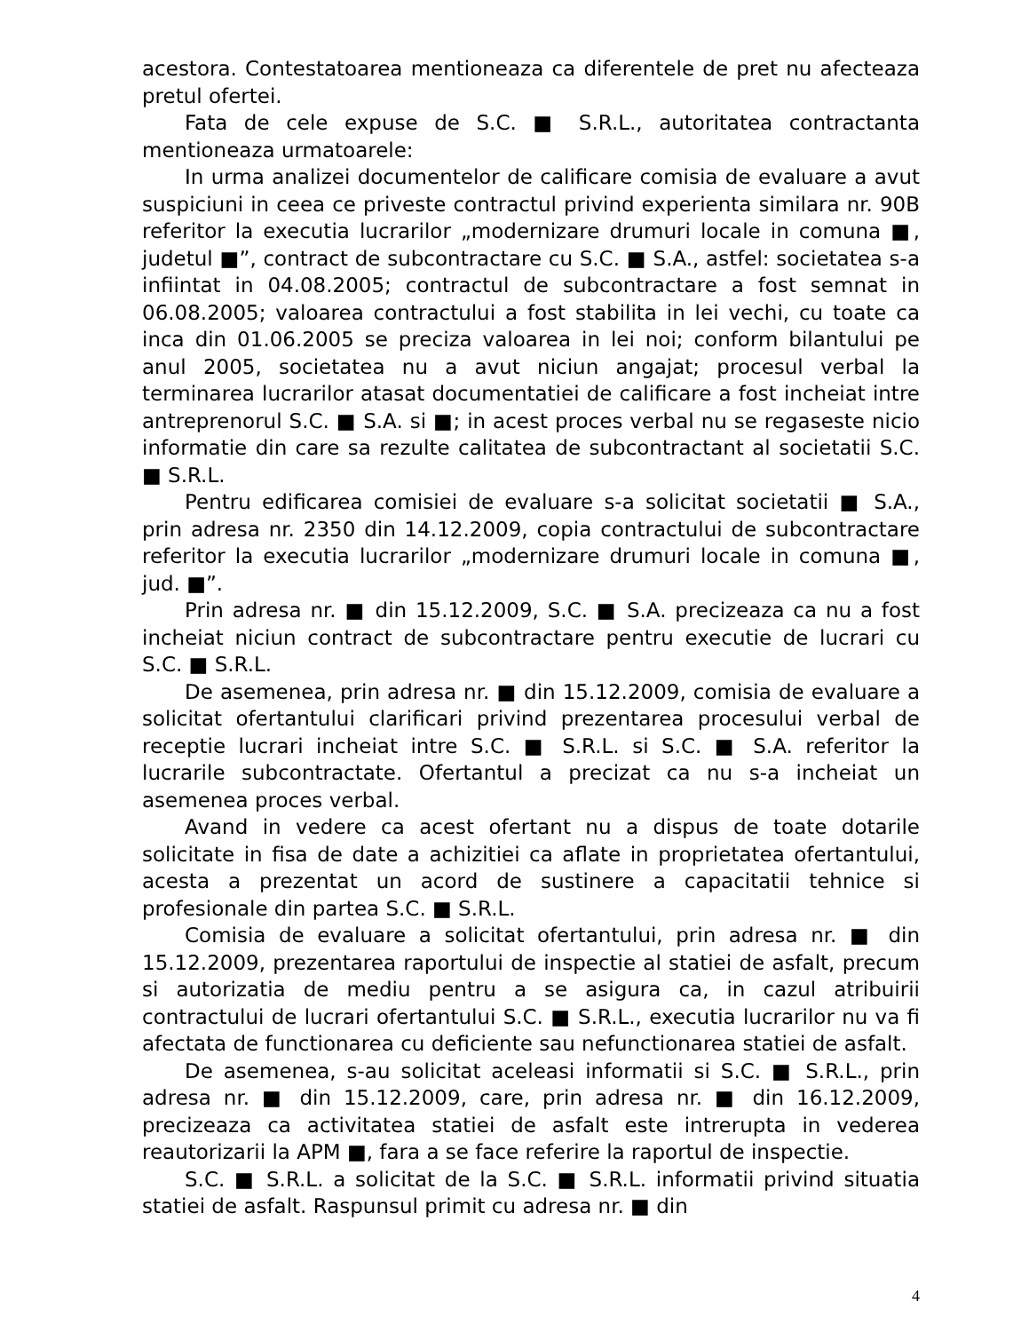acestora. Contestatoarea mentioneaza ca diferentele de pret nu afecteaza pretul ofertei.
Fata de cele expuse de S.C. ■ S.R.L., autoritatea contractanta mentioneaza urmatoarele:
In urma analizei documentelor de calificare comisia de evaluare a avut suspiciuni in ceea ce priveste contractul privind experienta similara nr. 90B referitor la executia lucrarilor „modernizare drumuri locale in comuna ■, judetul ■”, contract de subcontractare cu S.C. ■ S.A., astfel: societatea s-a infiintat in 04.08.2005; contractul de subcontractare a fost semnat in 06.08.2005; valoarea contractului a fost stabilita in lei vechi, cu toate ca inca din 01.06.2005 se preciza valoarea in lei noi; conform bilantului pe anul 2005, societatea nu a avut niciun angajat; procesul verbal la terminarea lucrarilor atasat documentatiei de calificare a fost incheiat intre antreprenorul S.C. ■ S.A. si ■; in acest proces verbal nu se regaseste nicio informatie din care sa rezulte calitatea de subcontractant al societatii S.C. ■ S.R.L.
Pentru edificarea comisiei de evaluare s-a solicitat societatii ■ S.A., prin adresa nr. 2350 din 14.12.2009, copia contractului de subcontractare referitor la executia lucrarilor „modernizare drumuri locale in comuna ■, jud. ■”.
Prin adresa nr. ■ din 15.12.2009, S.C. ■ S.A. precizeaza ca nu a fost incheiat niciun contract de subcontractare pentru executie de lucrari cu S.C. ■ S.R.L.
De asemenea, prin adresa nr. ■ din 15.12.2009, comisia de evaluare a solicitat ofertantului clarificari privind prezentarea procesului verbal de receptie lucrari incheiat intre S.C. ■ S.R.L. si S.C. ■ S.A. referitor la lucrarile subcontractate. Ofertantul a precizat ca nu s-a incheiat un asemenea proces verbal.
Avand in vedere ca acest ofertant nu a dispus de toate dotarile solicitate in fisa de date a achizitiei ca aflate in proprietatea ofertantului, acesta a prezentat un acord de sustinere a capacitatii tehnice si profesionale din partea S.C. ■ S.R.L.
Comisia de evaluare a solicitat ofertantului, prin adresa nr. ■ din 15.12.2009, prezentarea raportului de inspectie al statiei de asfalt, precum si autorizatia de mediu pentru a se asigura ca, in cazul atribuirii contractului de lucrari ofertantului S.C. ■ S.R.L., executia lucrarilor nu va fi afectata de functionarea cu deficiente sau nefunctionarea statiei de asfalt.
De asemenea, s-au solicitat aceleasi informatii si S.C. ■ S.R.L., prin adresa nr. ■ din 15.12.2009, care, prin adresa nr. ■ din 16.12.2009, precizeaza ca activitatea statiei de asfalt este intrerupta in vederea reautorizarii la APM ■, fara a se face referire la raportul de inspectie.
S.C. ■ S.R.L. a solicitat de la S.C. ■ S.R.L. informatii privind situatia statiei de asfalt. Raspunsul primit cu adresa nr. ■ din
4